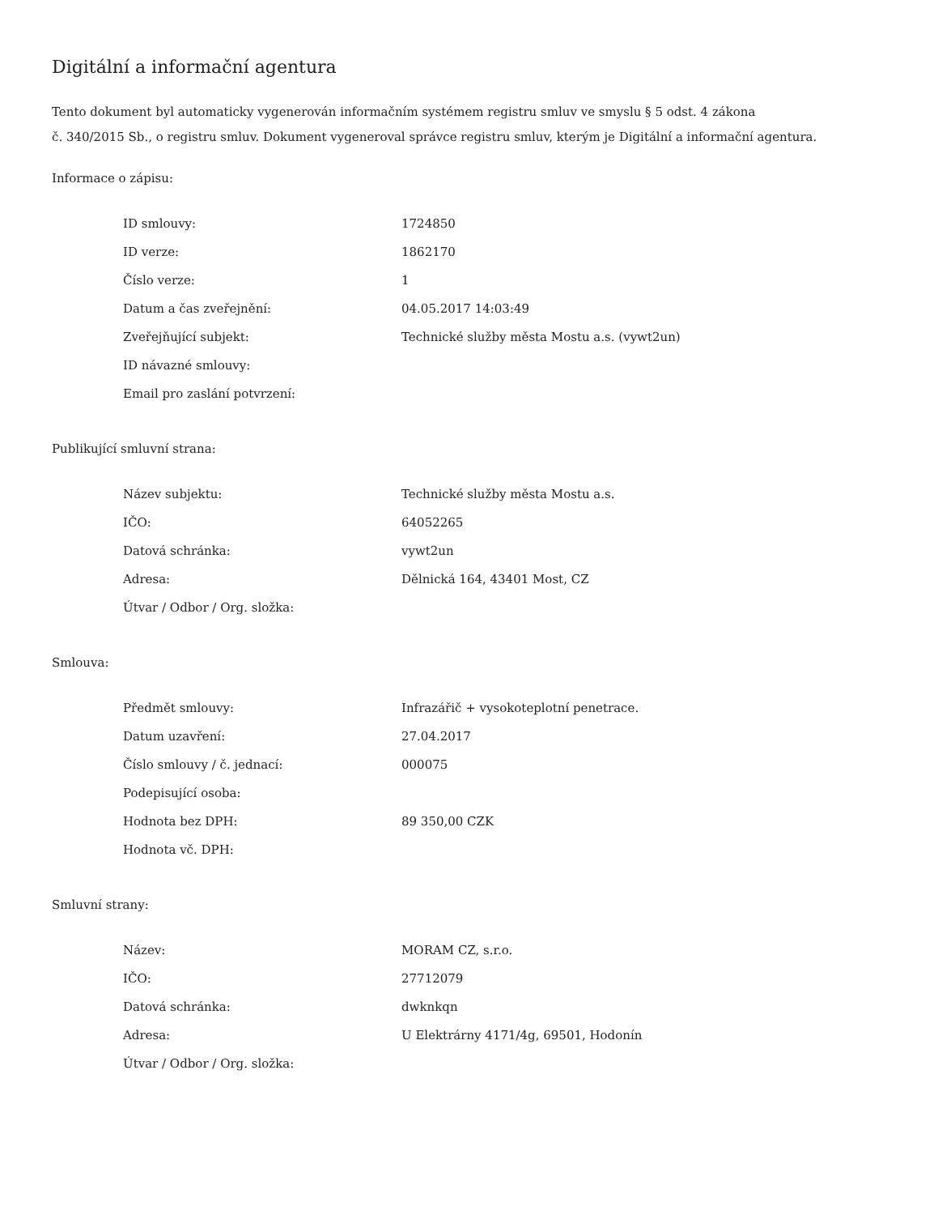Digitální a informační agentura
Tento dokument byl automaticky vygenerován informačním systémem registru smluv ve smyslu § 5 odst. 4 zákona
č. 340/2015 Sb., o registru smluv. Dokument vygeneroval správce registru smluv, kterým je Digitální a informační agentura.
Informace o zápisu:
| ID smlouvy: | 1724850 |
| ID verze: | 1862170 |
| Číslo verze: | 1 |
| Datum a čas zveřejnění: | 04.05.2017 14:03:49 |
| Zveřejňující subjekt: | Technické služby města Mostu a.s. (vywt2un) |
| ID návazné smlouvy: | |
| Email pro zaslání potvrzení: | |
Publikující smluvní strana:
| Název subjektu: | Technické služby města Mostu a.s. |
| IČO: | 64052265 |
| Datová schránka: | vywt2un |
| Adresa: | Dělnická 164, 43401 Most, CZ |
| Útvar / Odbor / Org. složka: | |
Smlouva:
| Předmět smlouvy: | Infrazářič + vysokoteplotní penetrace. |
| Datum uzavření: | 27.04.2017 |
| Číslo smlouvy / č. jednací: | 000075 |
| Podepisující osoba: | |
| Hodnota bez DPH: | 89 350,00 CZK |
| Hodnota vč. DPH: | |
Smluvní strany:
| Název: | MORAM CZ, s.r.o. |
| IČO: | 27712079 |
| Datová schránka: | dwknkqn |
| Adresa: | U Elektrárny 4171/4g, 69501, Hodonín |
| Útvar / Odbor / Org. složka: | |